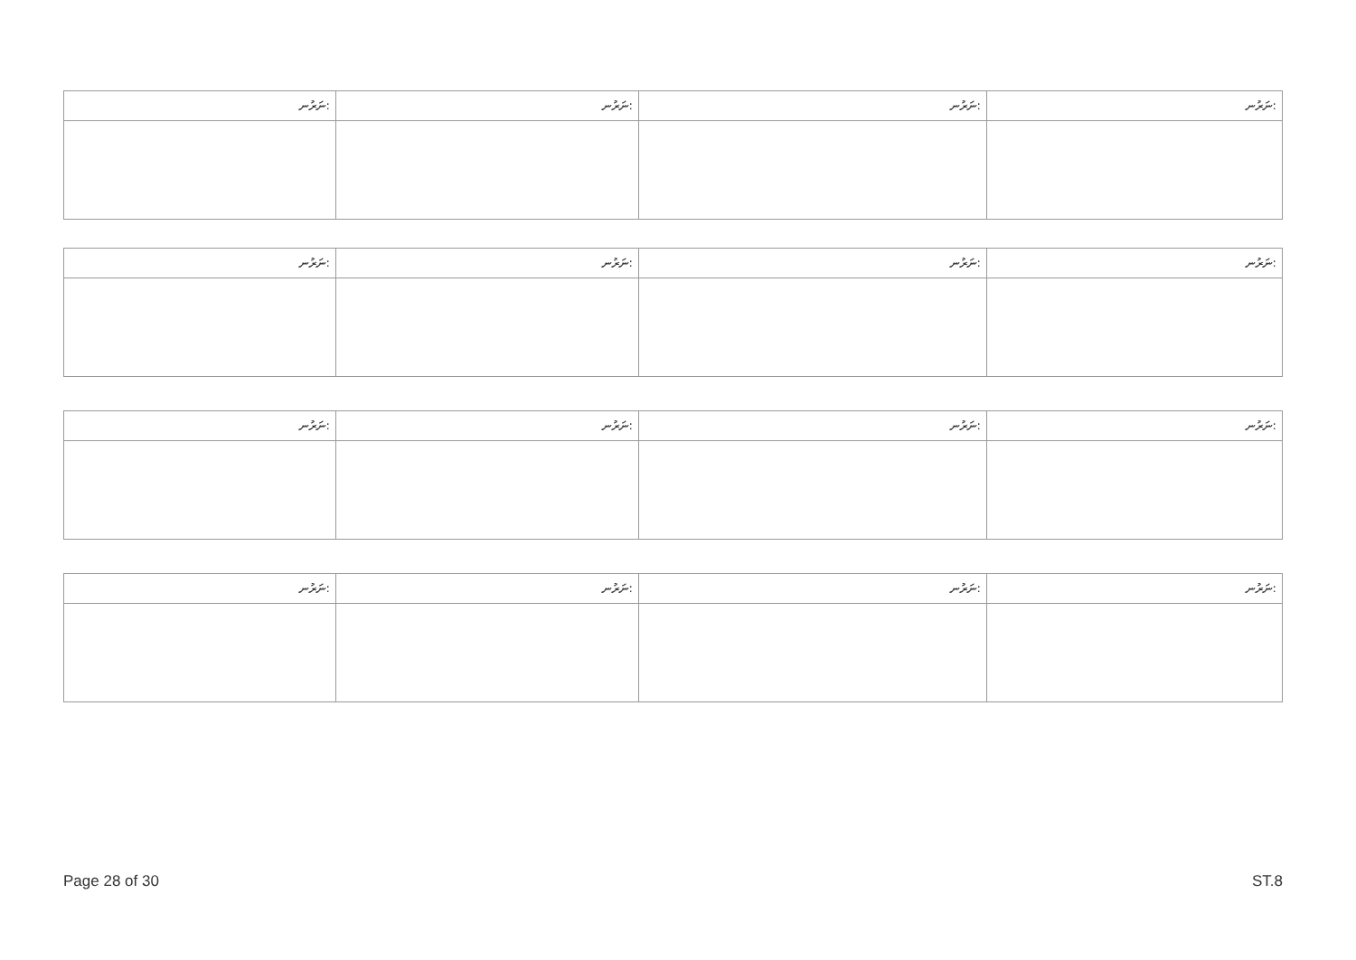| ނަރުނ: | ނަރުނ: | ނަރުނ: | ނަރުނ: |
| ނަރުނ: | ނަރުނ: | ނަރުނ: | ނަރުނ: |
| ނަރުނ: | ނަރުނ: | ނަރުނ: | ނަރުނ: |
| ނަރުނ: | ނަރުނ: | ނަރުނ: | ނަރުނ: |
Page 28 of 30 ST.8